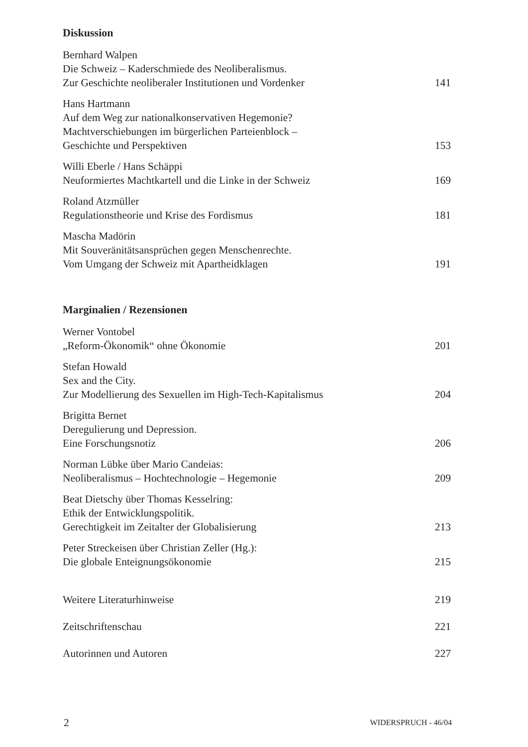Diskussion
Bernhard Walpen
Die Schweiz – Kaderschmiede des Neoliberalismus.
Zur Geschichte neoliberaler Institutionen und Vordenker
141
Hans Hartmann
Auf dem Weg zur nationalkonservativen Hegemonie?
Machtverschiebungen im bürgerlichen Parteienblock –
Geschichte und Perspektiven
153
Willi Eberle / Hans Schäppi
Neuformiertes Machtkartell und die Linke in der Schweiz
169
Roland Atzmüller
Regulationstheorie und Krise des Fordismus
181
Mascha Madörin
Mit Souveränitätsansprüchen gegen Menschenrechte.
Vom Umgang der Schweiz mit Apartheidklagen
191
Marginalien / Rezensionen
Werner Vontobel
„Reform-Ökonomik“ ohne Ökonomie
201
Stefan Howald
Sex and the City.
Zur Modellierung des Sexuellen im High-Tech-Kapitalismus
204
Brigitta Bernet
Deregulierung und Depression.
Eine Forschungsnotiz
206
Norman Lübke über Mario Candeias:
Neoliberalismus – Hochtechnologie – Hegemonie
209
Beat Dietschy über Thomas Kesselring:
Ethik der Entwicklungspolitik.
Gerechtigkeit im Zeitalter der Globalisierung
213
Peter Streckeisen über Christian Zeller (Hg.):
Die globale Enteignungsökonomie
215
Weitere Literaturhinweise
219
Zeitschriftenschau
221
Autorinnen und Autoren
227
2 WIDERSPRUCH - 46/04